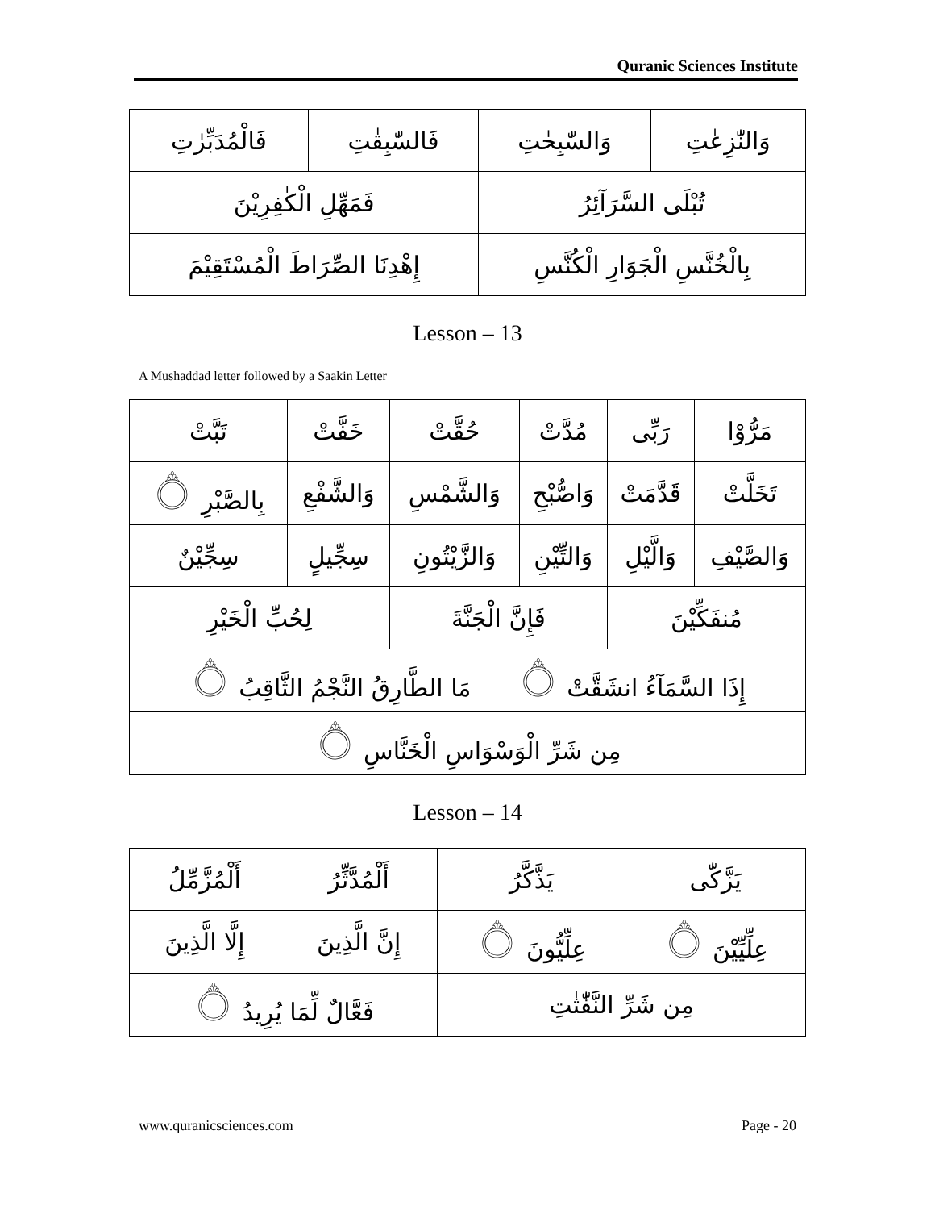Quranic Sciences Institute
| وَالنّٰزِعٰتِ | وَالسّٰبِحٰتِ | فَالسّٰبِقٰتِ | فَالْمُدَبِّرٰتِ |
| تُبْلَى السَّرَآئِرُ | | فَمَهِّلِ الْكٰفِرِيْنَ | |
| بِالْخُنَّسِ الْجَوَارِ الْكُنَّسِ | | إِهْدِنَا الصِّرَاطَ الْمُسْتَقِيْمَ | |
Lesson – 13
A Mushaddad letter followed by a Saakin Letter
| مَرُّوْا | رَبِّى | مُدَّتْ | حُقَّتْ | خَفَّتْ | تَبَّتْ |
| تَخَلَّتْ | قَدَّمَتْ | وَاصُّبْحِ | وَالشَّمْسِ | وَالشَّفْعِ | بِالصَّبْرِ ۝ |
| وَالصَّيْفِ | وَالَّيْلِ | وَالتِّيْنِ | وَالزَّيْتُونِ | سِجِّيلٍ | سِجِّيْنٌ |
| مُنفَكِّيْنَ | | فَإِنَّ الْجَنَّةَ | | لِحُبِّ الْخَيْرِ | |
| إِذَا السَّمَآءُ انشَقَّتْ ۝ مَا الطَّارِقُ النَّجْمُ الثَّاقِبُ ۝ | | | | | |
| مِن شَرِّ الْوَسْوَاسِ الْخَنَّاسِ ۝ | | | | | |
Lesson – 14
| يَزَّكّٰى | يَذَّكَّرُ | أَلْمُدَّثِّرُ | أَلْمُزَّمِّلُ |
| عِلِّيِّيْنَ ۝ | عِلِّيُّونَ ۝ | إِنَّ الَّذِينَ | إِلَّا الَّذِينَ |
| مِن شَرِّ النَّفّٰثٰتِ | | فَعَّالٌ لِّمَا يُرِيدُ ۝ | |
www.quranicsciences.com Page - 20